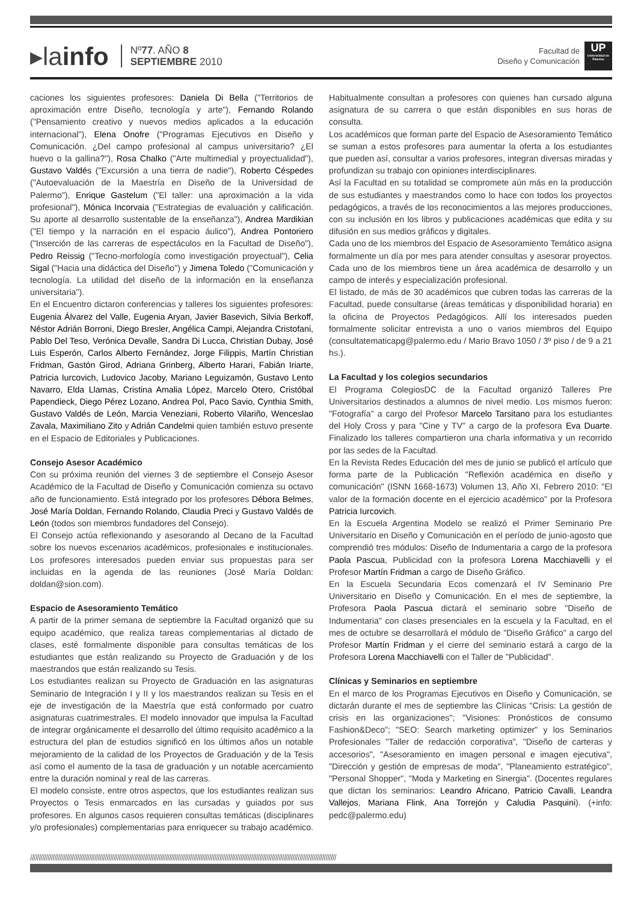▸lainfo
Nº77. AÑO 8
SEPTIEMBRE 2010
Facultad de
Diseño y Comunicación
UP
Universidad de Palermo
caciones los siguientes profesores: Daniela Di Bella ("Territorios de aproximación entre Diseño, tecnología y arte"), Fernando Rolando ("Pensamiento creativo y nuevos medios aplicados a la educación internacional"), Elena Onofre ("Programas Ejecutivos en Diseño y Comunicación. ¿Del campo profesional al campus universitario? ¿El huevo o la gallina?"), Rosa Chalko ("Arte multimedial y proyectualidad"), Gustavo Valdés ("Excursión a una tierra de nadie"), Roberto Céspedes ("Autoevaluación de la Maestría en Diseño de la Universidad de Palermo"), Enrique Gastelum ("El taller: una aproximación a la vida profesional"), Mónica Incorvaia ("Estrategias de evaluación y calificación. Su aporte al desarrollo sustentable de la enseñanza"), Andrea Mardikian ("El tiempo y la narración en el espacio áulico"), Andrea Pontoriero ("Inserción de las carreras de espectáculos en la Facultad de Diseño"), Pedro Reissig ("Tecno-morfología como investigación proyectual"), Celia Sigal ("Hacia una didáctica del Diseño") y Jimena Toledo ("Comunicación y tecnología. La utilidad del diseño de la información en la enseñanza universitaria").
En el Encuentro dictaron conferencias y talleres los siguientes profesores: Eugenia Álvarez del Valle, Eugenia Aryan, Javier Basevich, Silvia Berkoff, Néstor Adrián Borroni, Diego Bresler, Angélica Campi, Alejandra Cristofani, Pablo Del Teso, Verónica Devalle, Sandra Di Lucca, Christian Dubay, José Luis Esperón, Carlos Alberto Fernández, Jorge Filippis, Martín Christian Fridman, Gastón Girod, Adriana Grinberg, Alberto Harari, Fabián Iriarte, Patricia Iurcovich, Ludovico Jacoby, Mariano Leguizamón, Gustavo Lento Navarro, Elda Llamas, Cristina Amalia López, Marcelo Otero, Cristóbal Papendieck, Diego Pérez Lozano, Andrea Pol, Paco Savio, Cynthia Smith, Gustavo Valdés de León, Marcia Veneziani, Roberto Vilariño, Wenceslao Zavala, Maximiliano Zito y Adrián Candelmi quien también estuvo presente en el Espacio de Editoriales y Publicaciones.
Consejo Asesor Académico
Con su próxima reunión del viernes 3 de septiembre el Consejo Asesor Académico de la Facultad de Diseño y Comunicación comienza su octavo año de funcionamiento. Está integrado por los profesores Débora Belmes, José María Doldan, Fernando Rolando, Claudia Preci y Gustavo Valdés de León (todos son miembros fundadores del Consejo).
El Consejo actúa reflexionando y asesorando al Decano de la Facultad sobre los nuevos escenarios académicos, profesionales e institucionales. Los profesores interesados pueden enviar sus propuestas para ser incluidas en la agenda de las reuniones (José María Doldan: doldan@sion.com).
Espacio de Asesoramiento Temático
A partir de la primer semana de septiembre la Facultad organizó que su equipo académico, que realiza tareas complementarias al dictado de clases, esté formalmente disponible para consultas temáticas de los estudiantes que están realizando su Proyecto de Graduación y de los maestrandos que están realizando su Tesis.
Los estudiantes realizan su Proyecto de Graduación en las asignaturas Seminario de Integración I y II y los maestrandos realizan su Tesis en el eje de investigación de la Maestría que está conformado por cuatro asignaturas cuatrimestrales. El modelo innovador que impulsa la Facultad de integrar orgánicamente el desarrollo del último requisito académico a la estructura del plan de estudios significó en los últimos años un notable mejoramiento de la calidad de los Proyectos de Graduación y de la Tesis así como el aumento de la tasa de graduación y un notable acercamiento entre la duración nominal y real de las carreras.
El modelo consiste, entre otros aspectos, que los estudiantes realizan sus Proyectos o Tesis enmarcados en las cursadas y guiados por sus profesores. En algunos casos requieren consultas temáticas (disciplinares y/o profesionales) complementarias para enriquecer su trabajo académico. Habitualmente consultan a profesores con quienes han cursado alguna asignatura de su carrera o que están disponibles en sus horas de consulta.
Los académicos que forman parte del Espacio de Asesoramiento Temático se suman a estos profesores para aumentar la oferta a los estudiantes que pueden así, consultar a varios profesores, integran diversas miradas y profundizan su trabajo con opiniones interdisciplinares.
Así la Facultad en su totalidad se compromete aún más en la producción de sus estudiantes y maestrandos como lo hace con todos los proyectos pedagógicos, a través de los reconocimientos a las mejores producciones, con su inclusión en los libros y publicaciones académicas que edita y su difusión en sus medios gráficos y digitales.
Cada uno de los miembros del Espacio de Asesoramiento Temático asigna formalmente un día por mes para atender consultas y asesorar proyectos. Cada uno de los miembros tiene un área académica de desarrollo y un campo de interés y especialización profesional.
El listado, de más de 30 académicos que cubren todas las carreras de la Facultad, puede consultarse (áreas temáticas y disponibilidad horaria) en la oficina de Proyectos Pedagógicos. Allí los interesados pueden formalmente solicitar entrevista a uno o varios miembros del Equipo (consultatematicapg@palermo.edu / Mario Bravo 1050 / 3º piso / de 9 a 21 hs.).
La Facultad y los colegios secundarios
El Programa ColegiosDC de la Facultad organizó Talleres Pre Universitarios destinados a alumnos de nivel medio. Los mismos fueron: "Fotografía" a cargo del Profesor Marcelo Tarsitano para los estudiantes del Holy Cross y para "Cine y TV" a cargo de la profesora Eva Duarte. Finalizado los talleres compartieron una charla informativa y un recorrido por las sedes de la Facultad.
En la Revista Redes Educación del mes de junio se publicó el artículo que forma parte de la Publicación "Reflexión académica en diseño y comunicación" (ISNN 1668-1673) Volumen 13, Año XI, Febrero 2010: "El valor de la formación docente en el ejercicio académico" por la Profesora Patricia Iurcovich.
En la Escuela Argentina Modelo se realizó el Primer Seminario Pre Universitario en Diseño y Comunicación en el período de junio-agosto que comprendió tres módulos: Diseño de Indumentaria a cargo de la profesora Paola Pascua, Publicidad con la profesora Lorena Macchiavelli y el Profesor Martín Fridman a cargo de Diseño Gráfico.
En la Escuela Secundaria Ecos comenzará el IV Seminario Pre Universitario en Diseño y Comunicación. En el mes de septiembre, la Profesora Paola Pascua dictará el seminario sobre "Diseño de Indumentaria" con clases presenciales en la escuela y la Facultad, en el mes de octubre se desarrollará el módulo de "Diseño Gráfico" a cargo del Profesor Martín Fridman y el cierre del seminario estará a cargo de la Profesora Lorena Macchiavelli con el Taller de "Publicidad".
Clínicas y Seminarios en septiembre
En el marco de los Programas Ejecutivos en Diseño y Comunicación, se dictarán durante el mes de septiembre las Clínicas "Crisis: La gestión de crisis en las organizaciones"; "Visiones: Pronósticos de consumo Fashion&Deco"; "SEO: Search marketing optimizer" y los Seminarios Profesionales "Taller de redacción corporativa", "Diseño de carteras y accesorios", "Asesoramiento en imagen personal e imagen ejecutiva", "Dirección y gestión de empresas de moda", "Planeamiento estratégico", "Personal Shopper", "Moda y Marketing en Sinergia". (Docentes regulares que dictan los seminarios: Leandro Africano, Patricio Cavalli, Leandra Vallejos, Mariana Flink, Ana Torrejón y Caludia Pasquini). (+info: pedc@palermo.edu)
////////////////////////////////////////////////////////////////////////////////////////////////////////////////////////////////////////////////////////////////////////////////